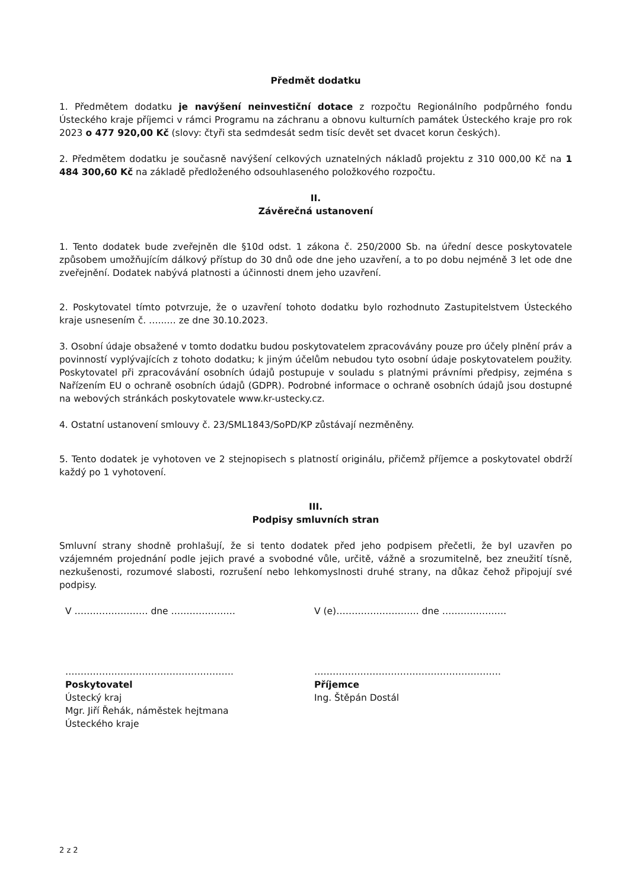Předmět dodatku
1. Předmětem dodatku je navýšení neinvestiční dotace z rozpočtu Regionálního podpůrného fondu Ústeckého kraje příjemci v rámci Programu na záchranu a obnovu kulturních památek Ústeckého kraje pro rok 2023 o 477 920,00 Kč (slovy: čtyři sta sedmdesát sedm tisíc devět set dvacet korun českých).
2. Předmětem dodatku je současně navýšení celkových uznatelných nákladů projektu z 310 000,00 Kč na 1 484 300,60 Kč na základě předloženého odsouhlaseného položkového rozpočtu.
II.
Závěrečná ustanovení
1. Tento dodatek bude zveřejněn dle §10d odst. 1 zákona č. 250/2000 Sb. na úřední desce poskytovatele způsobem umožňujícím dálkový přístup do 30 dnů ode dne jeho uzavření, a to po dobu nejméně 3 let ode dne zveřejnění. Dodatek nabývá platnosti a účinnosti dnem jeho uzavření.
2. Poskytovatel tímto potvrzuje, že o uzavření tohoto dodatku bylo rozhodnuto Zastupitelstvem Ústeckého kraje usnesením č. …...… ze dne 30.10.2023.
3. Osobní údaje obsažené v tomto dodatku budou poskytovatelem zpracovávány pouze pro účely plnění práv a povinností vyplývajících z tohoto dodatku; k jiným účelům nebudou tyto osobní údaje poskytovatelem použity. Poskytovatel při zpracovávání osobních údajů postupuje v souladu s platnými právními předpisy, zejména s Nařízením EU o ochraně osobních údajů (GDPR). Podrobné informace o ochraně osobních údajů jsou dostupné na webových stránkách poskytovatele www.kr-ustecky.cz.
4. Ostatní ustanovení smlouvy č. 23/SML1843/SoPD/KP zůstávají nezměněny.
5. Tento dodatek je vyhotoven ve 2 stejnopisech s platností originálu, přičemž příjemce a poskytovatel obdrží každý po 1 vyhotovení.
III.
Podpisy smluvních stran
Smluvní strany shodně prohlašují, že si tento dodatek před jeho podpisem přečetli, že byl uzavřen po vzájemném projednání podle jejich pravé a svobodné vůle, určitě, vážně a srozumitelně, bez zneužití tísně, nezkušenosti, rozumové slabosti, rozrušení nebo lehkomyslnosti druhé strany, na důkaz čehož připojují své podpisy.
V …………………… dne ………………… V (e)……………………… dne …………………
……………………………………………….
Poskytovatel
Ústecký kraj
Mgr. Jiří Řehák, náměstek hejtmana
Ústeckého kraje
…………………………………………………….
Příjemce
Ing. Štěpán Dostál
2 z 2